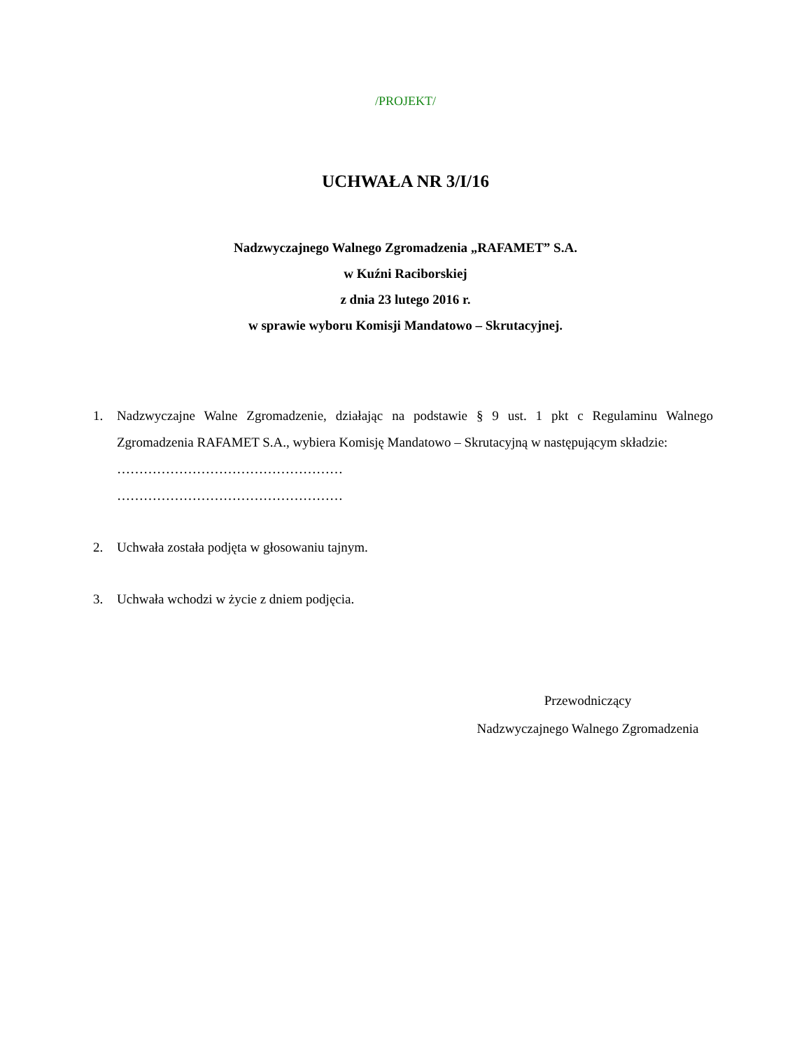/PROJEKT/
UCHWAŁA NR 3/I/16
Nadzwyczajnego Walnego Zgromadzenia „RAFAMET” S.A.
w Kuźni Raciborskiej
z dnia 23 lutego 2016 r.
w sprawie wyboru Komisji Mandatowo – Skrutacyjnej.
1. Nadzwyczajne Walne Zgromadzenie, działając na podstawie § 9 ust. 1 pkt c Regulaminu Walnego Zgromadzenia RAFAMET S.A., wybiera Komisję Mandatowo – Skrutacyjną w następującym składzie:
……………………………………………
……………………………………………
2. Uchwała została podjęta w głosowaniu tajnym.
3. Uchwała wchodzi w życie z dniem podjęcia.
Przewodniczący
Nadzwyczajnego Walnego Zgromadzenia